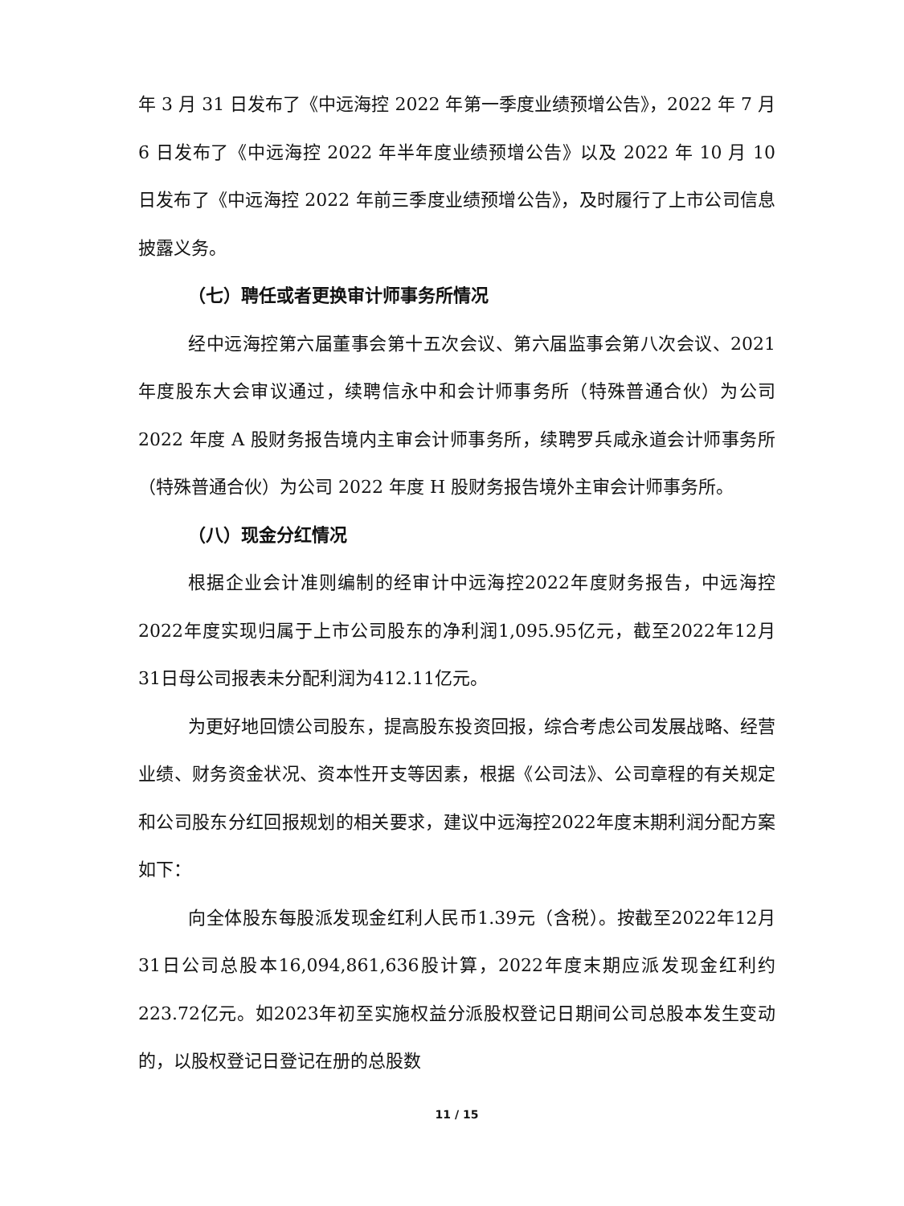年 3 月 31 日发布了《中远海控 2022 年第一季度业绩预增公告》，2022 年 7 月 6 日发布了《中远海控 2022 年半年度业绩预增公告》以及 2022 年 10 月 10 日发布了《中远海控 2022 年前三季度业绩预增公告》，及时履行了上市公司信息披露义务。
（七）聘任或者更换审计师事务所情况
经中远海控第六届董事会第十五次会议、第六届监事会第八次会议、2021 年度股东大会审议通过，续聘信永中和会计师事务所（特殊普通合伙）为公司 2022 年度 A 股财务报告境内主审会计师事务所，续聘罗兵咸永道会计师事务所（特殊普通合伙）为公司 2022 年度 H 股财务报告境外主审会计师事务所。
（八）现金分红情况
根据企业会计准则编制的经审计中远海控2022年度财务报告，中远海控2022年度实现归属于上市公司股东的净利润1,095.95亿元，截至2022年12月31日母公司报表未分配利润为412.11亿元。
为更好地回馈公司股东，提高股东投资回报，综合考虑公司发展战略、经营业绩、财务资金状况、资本性开支等因素，根据《公司法》、公司章程的有关规定和公司股东分红回报规划的相关要求，建议中远海控2022年度末期利润分配方案如下：
向全体股东每股派发现金红利人民币1.39元（含税）。按截至2022年12月31日公司总股本16,094,861,636股计算，2022年度末期应派发现金红利约223.72亿元。如2023年初至实施权益分派股权登记日期间公司总股本发生变动的，以股权登记日登记在册的总股数
11 / 15